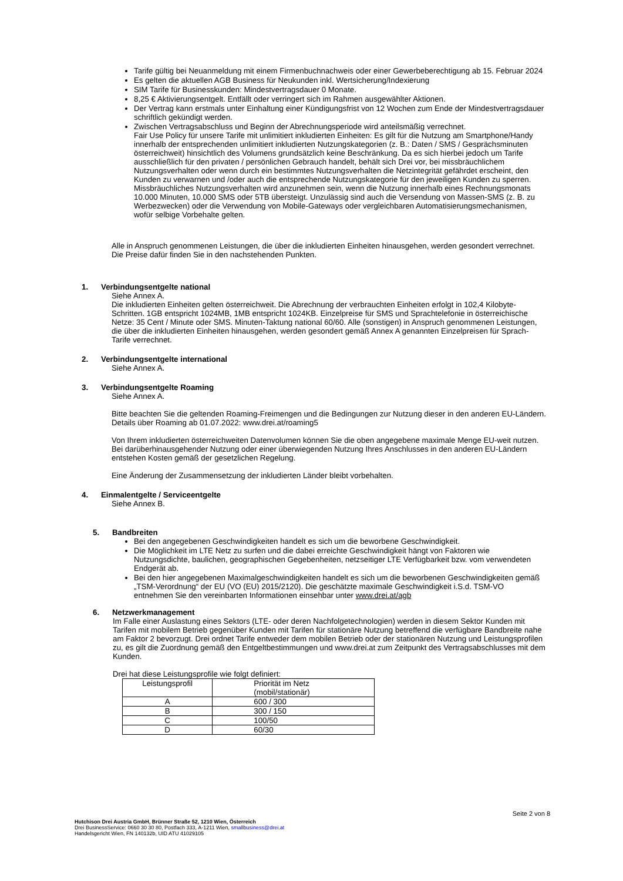Tarife gültig bei Neuanmeldung mit einem Firmenbuchnachweis oder einer Gewerbeberechtigung ab 15. Februar 2024
Es gelten die aktuellen AGB Business für Neukunden inkl. Wertsicherung/Indexierung
SIM Tarife für Businesskunden: Mindestvertragsdauer 0 Monate.
8,25 € Aktivierungsentgelt. Entfällt oder verringert sich im Rahmen ausgewählter Aktionen.
Der Vertrag kann erstmals unter Einhaltung einer Kündigungsfrist von 12 Wochen zum Ende der Mindestvertragsdauer schriftlich gekündigt werden.
Zwischen Vertragsabschluss und Beginn der Abrechnungsperiode wird anteilsmäßig verrechnet.
Fair Use Policy für unsere Tarife mit unlimitiert inkludierten Einheiten: Es gilt für die Nutzung am Smartphone/Handy innerhalb der entsprechenden unlimitiert inkludierten Nutzungskategorien (z. B.: Daten / SMS / Gesprächsminuten österreichweit) hinsichtlich des Volumens grundsätzlich keine Beschränkung. Da es sich hierbei jedoch um Tarife ausschließlich für den privaten / persönlichen Gebrauch handelt, behält sich Drei vor, bei missbräuchlichem Nutzungsverhalten oder wenn durch ein bestimmtes Nutzungsverhalten die Netzintegrität gefährdet erscheint, den Kunden zu verwarnen und /oder auch die entsprechende Nutzungskategorie für den jeweiligen Kunden zu sperren. Missbräuchliches Nutzungsverhalten wird anzunehmen sein, wenn die Nutzung innerhalb eines Rechnungsmonats
10.000 Minuten, 10.000 SMS oder 5TB übersteigt. Unzulässig sind auch die Versendung von Massen-SMS (z. B. zu Werbezwecken) oder die Verwendung von Mobile-Gateways oder vergleichbaren Automatisierungsmechanismen, wofür selbige Vorbehalte gelten.
Alle in Anspruch genommenen Leistungen, die über die inkludierten Einheiten hinausgehen, werden gesondert verrechnet. Die Preise dafür finden Sie in den nachstehenden Punkten.
1. Verbindungsentgelte national
Siehe Annex A.
Die inkludierten Einheiten gelten österreichweit. Die Abrechnung der verbrauchten Einheiten erfolgt in 102,4 Kilobyte-Schritten. 1GB entspricht 1024MB, 1MB entspricht 1024KB. Einzelpreise für SMS und Sprachtelefonie in österreichische Netze: 35 Cent / Minute oder SMS. Minuten-Taktung national 60/60. Alle (sonstigen) in Anspruch genommenen Leistungen, die über die inkludierten Einheiten hinausgehen, werden gesondert gemäß Annex A genannten Einzelpreisen für Sprach-Tarife verrechnet.
2. Verbindungsentgelte international
Siehe Annex A.
3. Verbindungsentgelte Roaming
Siehe Annex A.
Bitte beachten Sie die geltenden Roaming-Freimengen und die Bedingungen zur Nutzung dieser in den anderen EU-Ländern. Details über Roaming ab 01.07.2022: www.drei.at/roaming5
Von Ihrem inkludierten österreichweiten Datenvolumen können Sie die oben angegebene maximale Menge EU-weit nutzen. Bei darüberhinausgehender Nutzung oder einer überwiegenden Nutzung Ihres Anschlusses in den anderen EU-Ländern entstehen Kosten gemäß der gesetzlichen Regelung.
Eine Änderung der Zusammensetzung der inkludierten Länder bleibt vorbehalten.
4. Einmalentgelte / Serviceentgelte
Siehe Annex B.
5. Bandbreiten
Bei den angegebenen Geschwindigkeiten handelt es sich um die beworbene Geschwindigkeit.
Die Möglichkeit im LTE Netz zu surfen und die dabei erreichte Geschwindigkeit hängt von Faktoren wie Nutzungsdichte, baulichen, geographischen Gegebenheiten, netzseitiger LTE Verfügbarkeit bzw. vom verwendeten Endgerät ab.
Bei den hier angegebenen Maximalgeschwindigkeiten handelt es sich um die beworbenen Geschwindigkeiten gemäß „TSM-Verordnung“ der EU (VO (EU) 2015/2120). Die geschätzte maximale Geschwindigkeit i.S.d. TSM-VO entnehmen Sie den vereinbarten Informationen einsehbar unter www.drei.at/agb
6. Netzwerkmanagement
Im Falle einer Auslastung eines Sektors (LTE- oder deren Nachfolgetechnologien) werden in diesem Sektor Kunden mit Tarifen mit mobilem Betrieb gegenüber Kunden mit Tarifen für stationäre Nutzung betreffend die verfügbare Bandbreite nahe am Faktor 2 bevorzugt. Drei ordnet Tarife entweder dem mobilen Betrieb oder der stationären Nutzung und Leistungsprofilen zu, es gilt die Zuordnung gemäß den Entgeltbestimmungen und www.drei.at zum Zeitpunkt des Vertragsabschlusses mit dem Kunden.
Drei hat diese Leistungsprofile wie folgt definiert:
| Leistungsprofil | Priorität im Netz (mobil/stationär) |
| --- | --- |
| A | 600 / 300 |
| B | 300 / 150 |
| C | 100/50 |
| D | 60/30 |
Seite 2 von 8
Hutchison Drei Austria GmbH, Brünner Straße 52, 1210 Wien, Österreich
Drei BusinessService: 0660 30 30 80, Postfach 333, A-1211 Wien, smallbusiness@drei.at
Handelsgericht Wien, FN 140132b, UID ATU 41029105